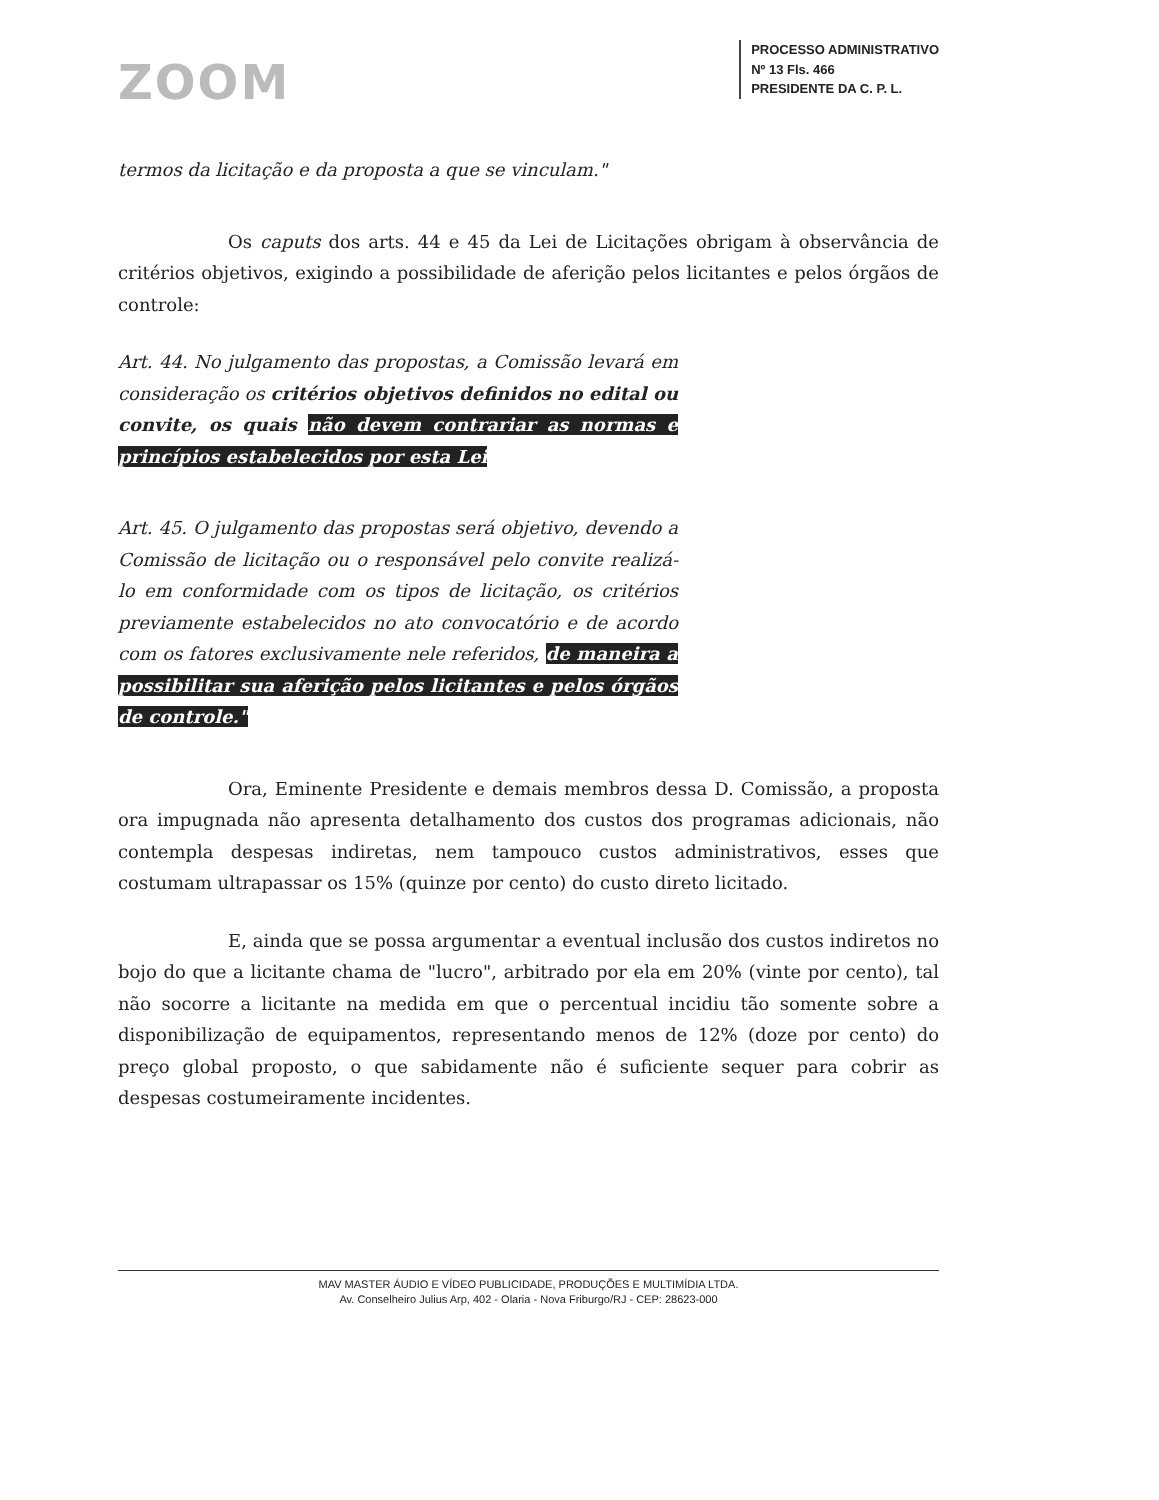ZOOM
PROCESSO ADMINISTRATIVO
Nº 13 Fls. 466
PRESIDENTE DA C. P. L.
termos da licitação e da proposta a que se vinculam."
Os caputs dos arts. 44 e 45 da Lei de Licitações obrigam à observância de critérios objetivos, exigindo a possibilidade de aferição pelos licitantes e pelos órgãos de controle:
Art. 44. No julgamento das propostas, a Comissão levará em consideração os critérios objetivos definidos no edital ou convite, os quais não devem contrariar as normas e princípios estabelecidos por esta Lei
Art. 45. O julgamento das propostas será objetivo, devendo a Comissão de licitação ou o responsável pelo convite realizá-lo em conformidade com os tipos de licitação, os critérios previamente estabelecidos no ato convocatório e de acordo com os fatores exclusivamente nele referidos, de maneira a possibilitar sua aferição pelos licitantes e pelos órgãos de controle."
Ora, Eminente Presidente e demais membros dessa D. Comissão, a proposta ora impugnada não apresenta detalhamento dos custos dos programas adicionais, não contempla despesas indiretas, nem tampouco custos administrativos, esses que costumam ultrapassar os 15% (quinze por cento) do custo direto licitado.
E, ainda que se possa argumentar a eventual inclusão dos custos indiretos no bojo do que a licitante chama de "lucro", arbitrado por ela em 20% (vinte por cento), tal não socorre a licitante na medida em que o percentual incidiu tão somente sobre a disponibilização de equipamentos, representando menos de 12% (doze por cento) do preço global proposto, o que sabidamente não é suficiente sequer para cobrir as despesas costumeiramente incidentes.
MAV MASTER ÁUDIO E VÍDEO PUBLICIDADE, PRODUÇÕES E MULTIMÍDIA LTDA.
Av. Conselheiro Julius Arp, 402 - Olaria - Nova Friburgo/RJ - CEP: 28623-000